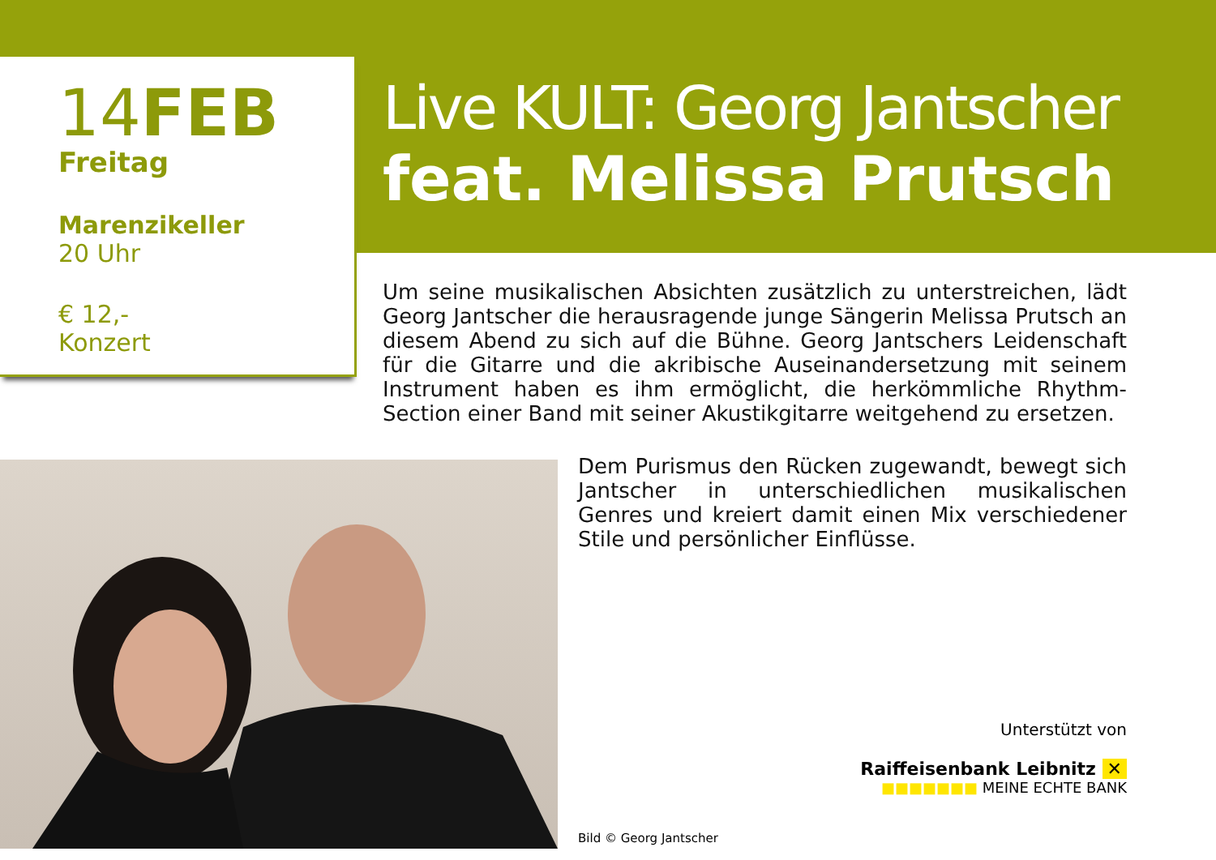14FEB
Freitag
Marenzikeller
20 Uhr
€ 12,-
Konzert
Live KULT: Georg Jantscher
feat. Melissa Prutsch
Um seine musikalischen Absichten zusätzlich zu unterstreichen, lädt Georg Jantscher die herausragende junge Sängerin Melissa Prutsch an diesem Abend zu sich auf die Bühne. Georg Jantschers Leidenschaft für die Gitarre und die akribische Auseinandersetzung mit seinem Instrument haben es ihm ermöglicht, die herkömmliche Rhythm-Section einer Band mit seiner Akustikgitarre weitgehend zu ersetzen.
Dem Purismus den Rücken zugewandt, bewegt sich Jantscher in unterschiedlichen musikalischen Genres und kreiert damit einen Mix verschiedener Stile und persönlicher Einflüsse.
Unterstützt von
Raiffeisenbank Leibnitz ✕
■■■■■■■ MEINE ECHTE BANK
Bild © Georg Jantscher